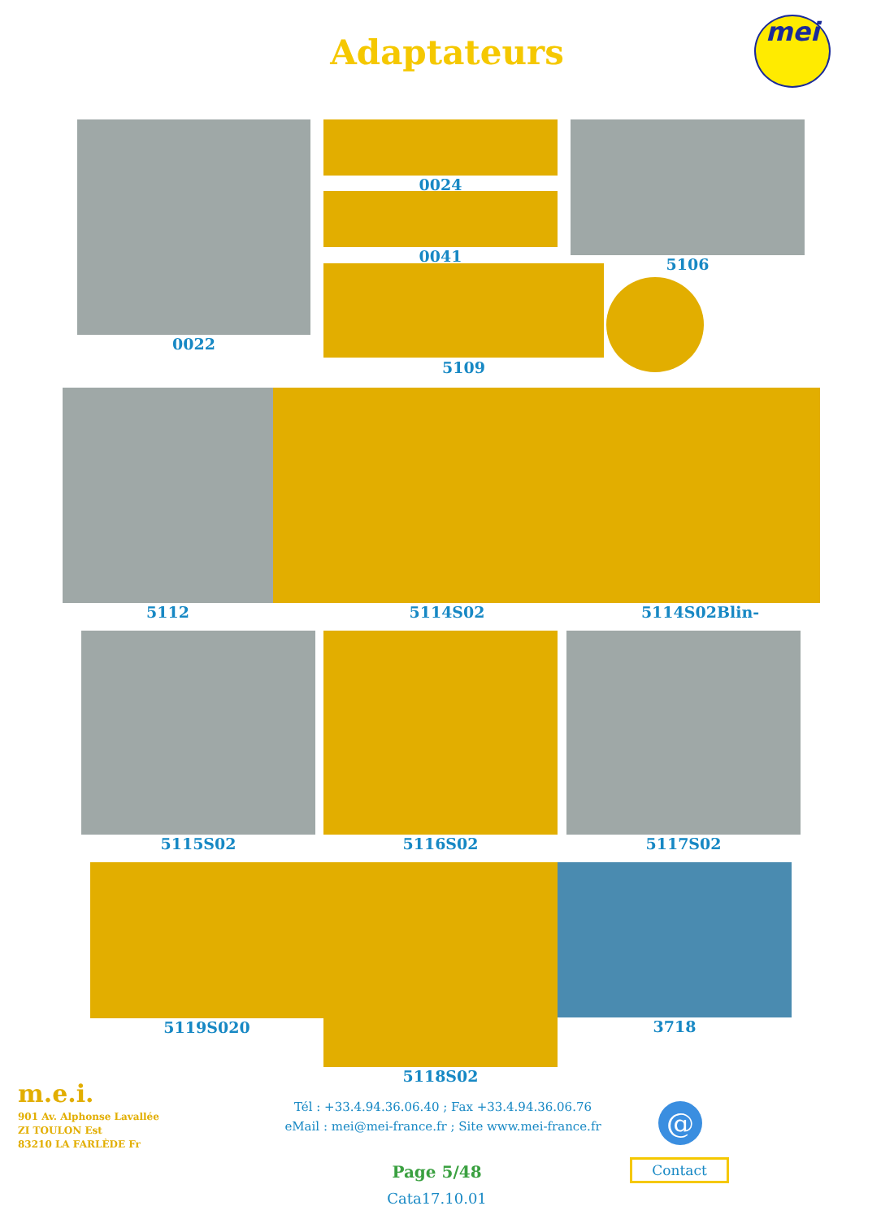Adaptateurs
mei
0022
0024
0041 5106
5109
5112 5114S02 5114S02Blin-
5115S02 5116S02 5117S02
5119S020 3718
5118S02
m.e.i.
901 Av. Alphonse Lavallée
ZI TOULON Est
83210 LA FARLÈDE Fr
Tél : +33.4.94.36.06.40 ; Fax +33.4.94.36.06.76
eMail : mei@mei-france.fr ; Site www.mei-france.fr
@
Contact
Page 5/48
Cata17.10.01